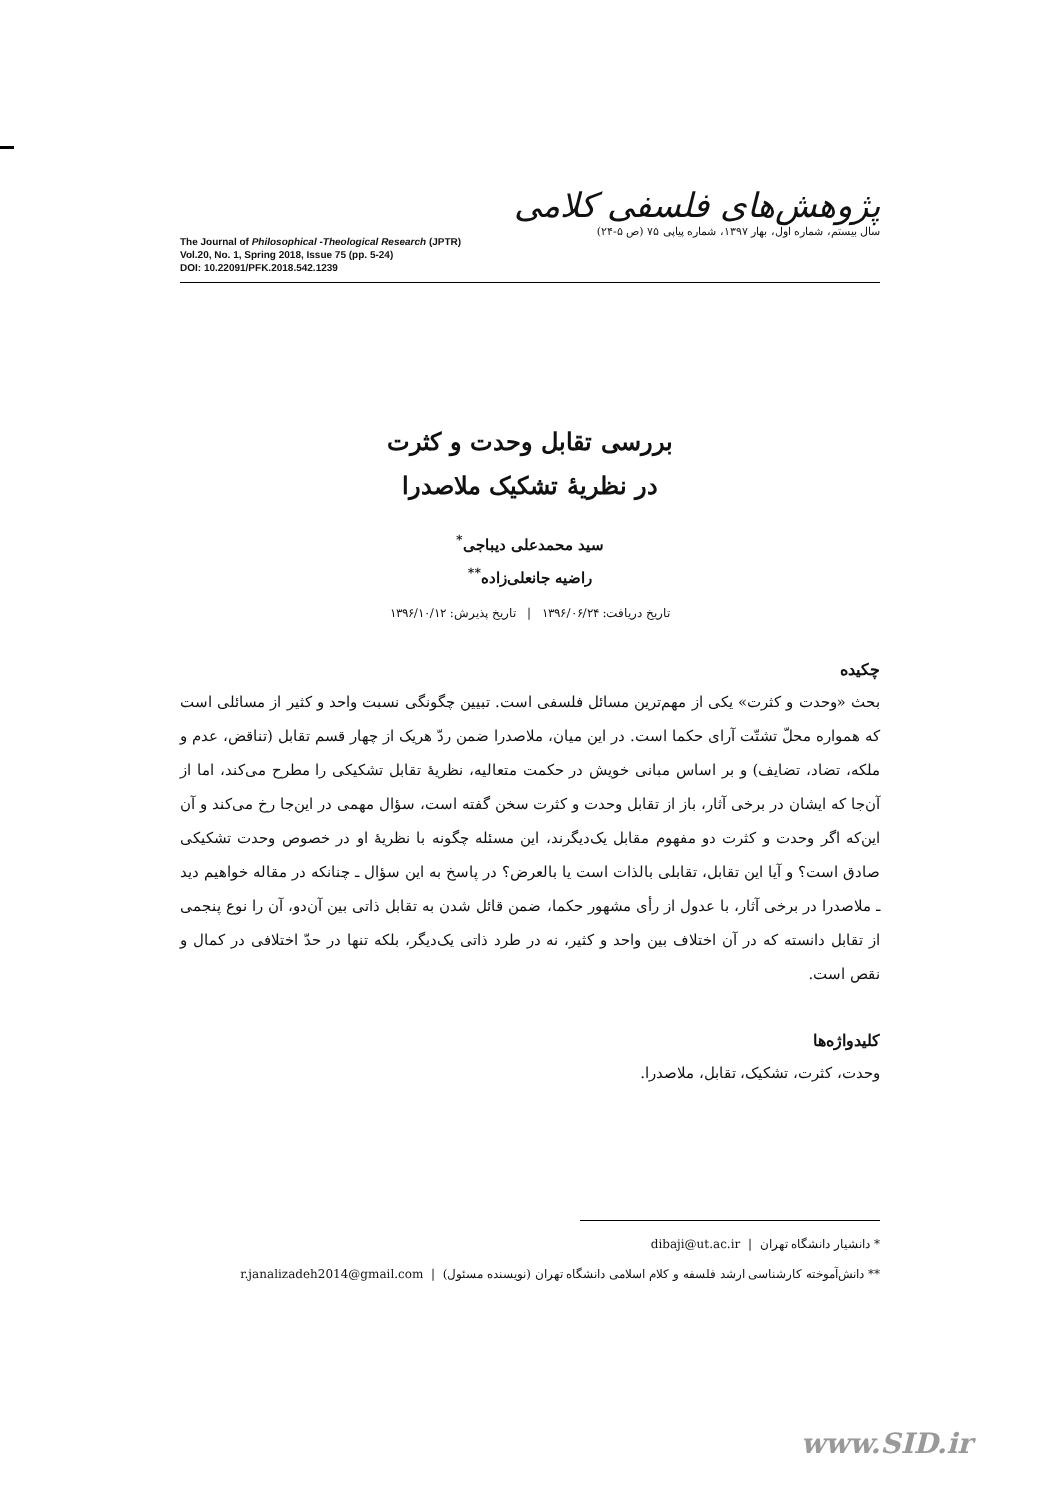The Journal of Philosophical -Theological Research (JPTR)
Vol.20, No. 1, Spring 2018, Issue 75 (pp. 5-24)
DOI: 10.22091/PFK.2018.542.1239
پژوهش‌های فلسفی کلامی
سال بیستم، شماره اول، بهار ۱۳۹۷، شماره پیاپی ۷۵ (ص ۵-۲۴)
بررسی تقابل وحدت و کثرت
در نظریهٔ تشکیک ملاصدرا
سید محمدعلی دیباجی<sup>*</sup>
راضیه جانعلی‌زاده<sup>**</sup>
تاریخ دریافت: ۱۳۹۶/۰۶/۲۴ | تاریخ پذیرش: ۱۳۹۶/۱۰/۱۲
چکیده
بحث «وحدت و کثرت» یکی از مهم‌ترین مسائل فلسفی است. تبیین چگونگی نسبت واحد و کثیر از مسائلی است که همواره محلّ تشتّت آرای حکما است. در این میان، ملاصدرا ضمن ردّ هریک از چهار قسم تقابل (تناقض، عدم و ملکه، تضاد، تضایف) و بر اساس مبانی خویش در حکمت متعالیه، نظریهٔ تقابل تشکیکی را مطرح می‌کند، اما از آن‌جا که ایشان در برخی آثار، باز از تقابل وحدت و کثرت سخن گفته است، سؤال مهمی در این‌جا رخ می‌کند و آن این‌که اگر وحدت و کثرت دو مفهوم مقابل یک‌دیگرند، این مسئله چگونه با نظریهٔ او در خصوص وحدت تشکیکی صادق است؟ و آیا این تقابل، تقابلی بالذات است یا بالعرض؟ در پاسخ به این سؤال ـ چنانکه در مقاله خواهیم دید ـ ملاصدرا در برخی آثار، با عدول از رأی مشهور حکما، ضمن قائل شدن به تقابل ذاتی بین آن‌دو، آن را نوع پنجمی از تقابل دانسته که در آن اختلاف بین واحد و کثیر، نه در طرد ذاتی یک‌دیگر، بلکه تنها در حدّ اختلافی در کمال و نقص است.
کلیدواژه‌ها
وحدت، کثرت، تشکیک، تقابل، ملاصدرا.
* دانشیار دانشگاه تهران | dibaji@ut.ac.ir
** دانش‌آموخته کارشناسی ارشد فلسفه و کلام اسلامی دانشگاه تهران (نویسنده مسئول) | r.janalizadeh2014@gmail.com
www.SID.ir